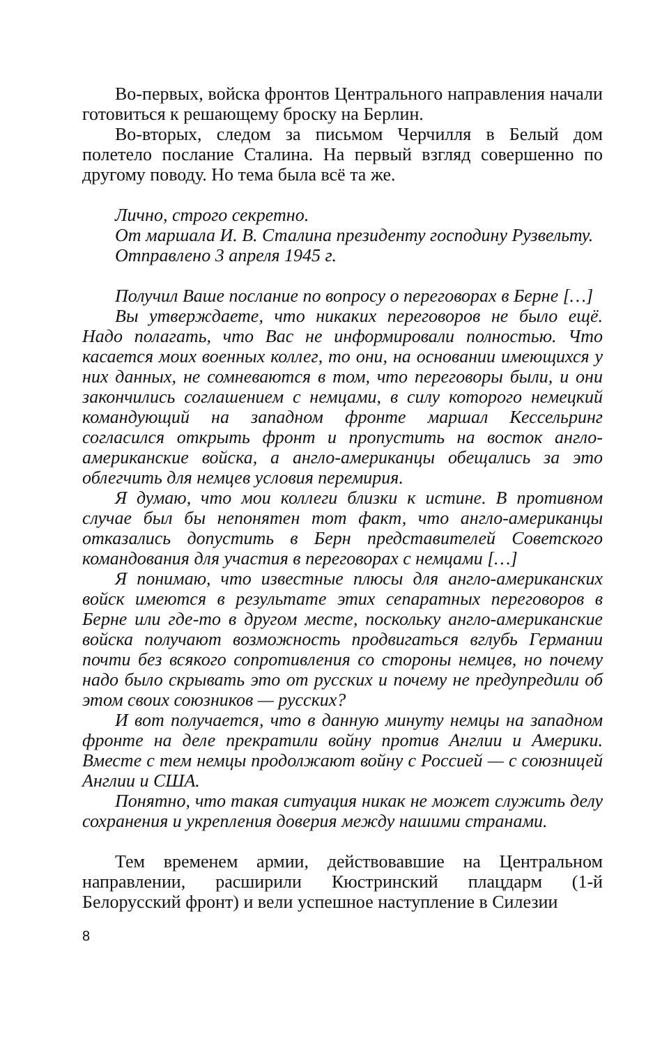Во-первых, войска фронтов Центрального направления начали готовиться к решающему броску на Берлин.
Во-вторых, следом за письмом Черчилля в Белый дом полетело послание Сталина. На первый взгляд совершенно по другому поводу. Но тема была всё та же.
Лично, строго секретно.
От маршала И. В. Сталина президенту господину Рузвельту.
Отправлено 3 апреля 1945 г.
Получил Ваше послание по вопросу о переговорах в Берне […]
Вы утверждаете, что никаких переговоров не было ещё. Надо полагать, что Вас не информировали полностью. Что касается моих военных коллег, то они, на основании имеющихся у них данных, не сомневаются в том, что переговоры были, и они закончились соглашением с немцами, в силу которого немецкий командующий на западном фронте маршал Кессельринг согласился открыть фронт и пропустить на восток англо-американские войска, а англо-американцы обещались за это облегчить для немцев условия перемирия.
Я думаю, что мои коллеги близки к истине. В противном случае был бы непонятен тот факт, что англо-американцы отказались допустить в Берн представителей Советского командования для участия в переговорах с немцами […]
Я понимаю, что известные плюсы для англо-американских войск имеются в результате этих сепаратных переговоров в Берне или где-то в другом месте, поскольку англо-американские войска получают возможность продвигаться вглубь Германии почти без всякого сопротивления со стороны немцев, но почему надо было скрывать это от русских и почему не предупредили об этом своих союзников — русских?
И вот получается, что в данную минуту немцы на западном фронте на деле прекратили войну против Англии и Америки. Вместе с тем немцы продолжают войну с Россией — с союзницей Англии и США.
Понятно, что такая ситуация никак не может служить делу сохранения и укрепления доверия между нашими странами.
Тем временем армии, действовавшие на Центральном направлении, расширили Кюстринский плацдарм (1-й Белорусский фронт) и вели успешное наступление в Силезии
8